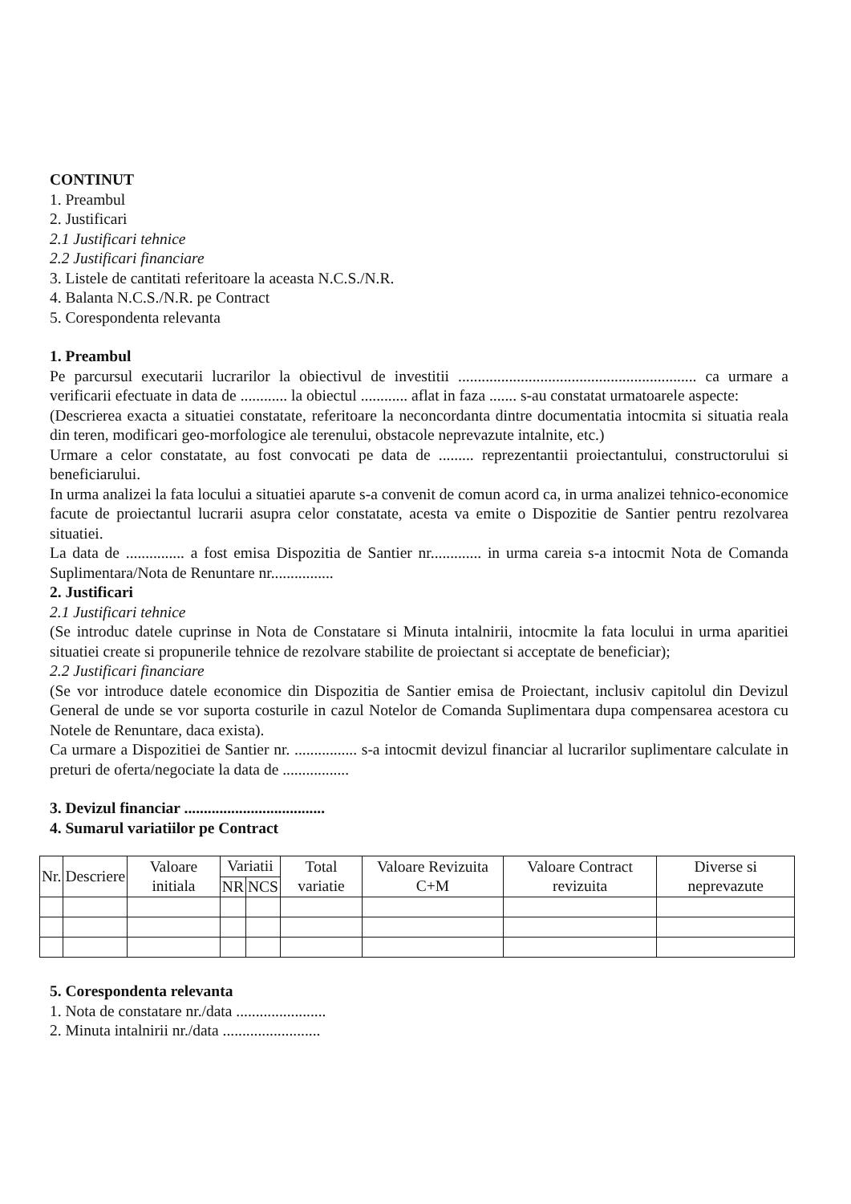CONTINUT
1. Preambul
2. Justificari
2.1 Justificari tehnice
2.2 Justificari financiare
3. Listele de cantitati referitoare la aceasta N.C.S./N.R.
4. Balanta N.C.S./N.R. pe Contract
5. Corespondenta relevanta
1. Preambul
Pe parcursul executarii lucrarilor la obiectivul de investitii ............................................................. ca urmare a verificarii efectuate in data de ............ la obiectul ............ aflat in faza ....... s-au constatat urmatoarele aspecte:
(Descrierea exacta a situatiei constatate, referitoare la neconcordanta dintre documentatia intocmita si situatia reala din teren, modificari geo-morfologice ale terenului, obstacole neprevazute intalnite, etc.)
Urmare a celor constatate, au fost convocati pe data de ......... reprezentantii proiectantului, constructorului si beneficiarului.
In urma analizei la fata locului a situatiei aparute s-a convenit de comun acord ca, in urma analizei tehnico-economice facute de proiectantul lucrarii asupra celor constatate, acesta va emite o Dispozitie de Santier pentru rezolvarea situatiei.
La data de ............... a fost emisa Dispozitia de Santier nr............. in urma careia s-a intocmit Nota de Comanda Suplimentara/Nota de Renuntare nr................
2. Justificari
2.1 Justificari tehnice
(Se introduc datele cuprinse in Nota de Constatare si Minuta intalnirii, intocmite la fata locului in urma aparitiei situatiei create si propunerile tehnice de rezolvare stabilite de proiectant si acceptate de beneficiar);
2.2 Justificari financiare
(Se vor introduce datele economice din Dispozitia de Santier emisa de Proiectant, inclusiv capitolul din Devizul General de unde se vor suporta costurile in cazul Notelor de Comanda Suplimentara dupa compensarea acestora cu Notele de Renuntare, daca exista).
Ca urmare a Dispozitiei de Santier nr. ................ s-a intocmit devizul financiar al lucrarilor suplimentare calculate in preturi de oferta/negociate la data de .................
3. Devizul financiar ....................................
4. Sumarul variatiilor pe Contract
| Nr. | Descriere | Valoare initiala | Variatii | | Total variatie | Valoare Revizuita C+M | Valoare Contract revizuita | Diverse si neprevazute |
| --- | --- | --- | --- | --- | --- | --- | --- | --- |
| | | | NR | NCS | | | | |
5. Corespondenta relevanta
1. Nota de constatare nr./data .......................
2. Minuta intalnirii nr./data .........................